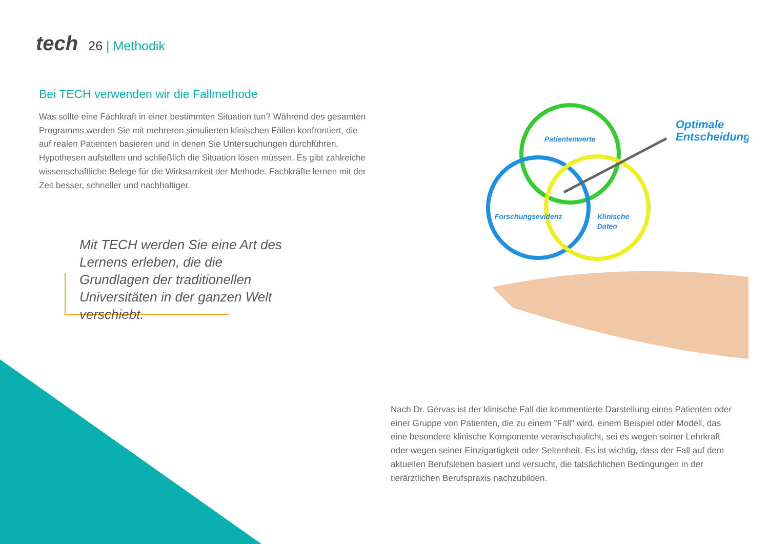tech 26 | Methodik
Bei TECH verwenden wir die Fallmethode
Was sollte eine Fachkraft in einer bestimmten Situation tun? Während des gesamten Programms werden Sie mit mehreren simulierten klinischen Fällen konfrontiert, die auf realen Patienten basieren und in denen Sie Untersuchungen durchführen, Hypothesen aufstellen und schließlich die Situation lösen müssen. Es gibt zahlreiche wissenschaftliche Belege für die Wirksamkeit der Methode. Fachkräfte lernen mit der Zeit besser, schneller und nachhaltiger.
Mit TECH werden Sie eine Art des Lernens erleben, die die Grundlagen der traditionellen Universitäten in der ganzen Welt verschiebt.
Patientenwerte
Forschungsevidenz
Klinische
Daten
Optimale
Entscheidung
Nach Dr. Gérvas ist der klinische Fall die kommentierte Darstellung eines Patienten oder einer Gruppe von Patienten, die zu einem "Fall" wird, einem Beispiel oder Modell, das eine besondere klinische Komponente veranschaulicht, sei es wegen seiner Lehrkraft oder wegen seiner Einzigartigkeit oder Seltenheit. Es ist wichtig, dass der Fall auf dem aktuellen Berufsleben basiert und versucht, die tatsächlichen Bedingungen in der tierärztlichen Berufspraxis nachzubilden.